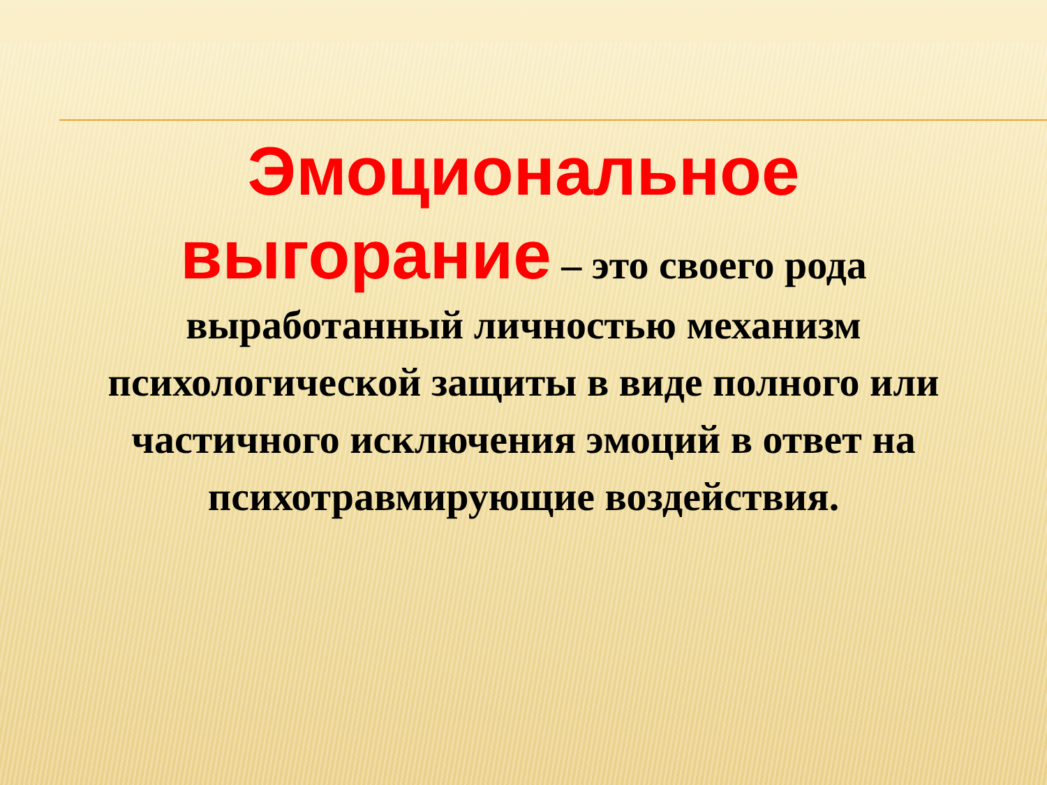Эмоциональное
выгорание – это своего рода выработанный личностью механизм психологической защиты в виде полного или частичного исключения эмоций в ответ на психотравмирующие воздействия.